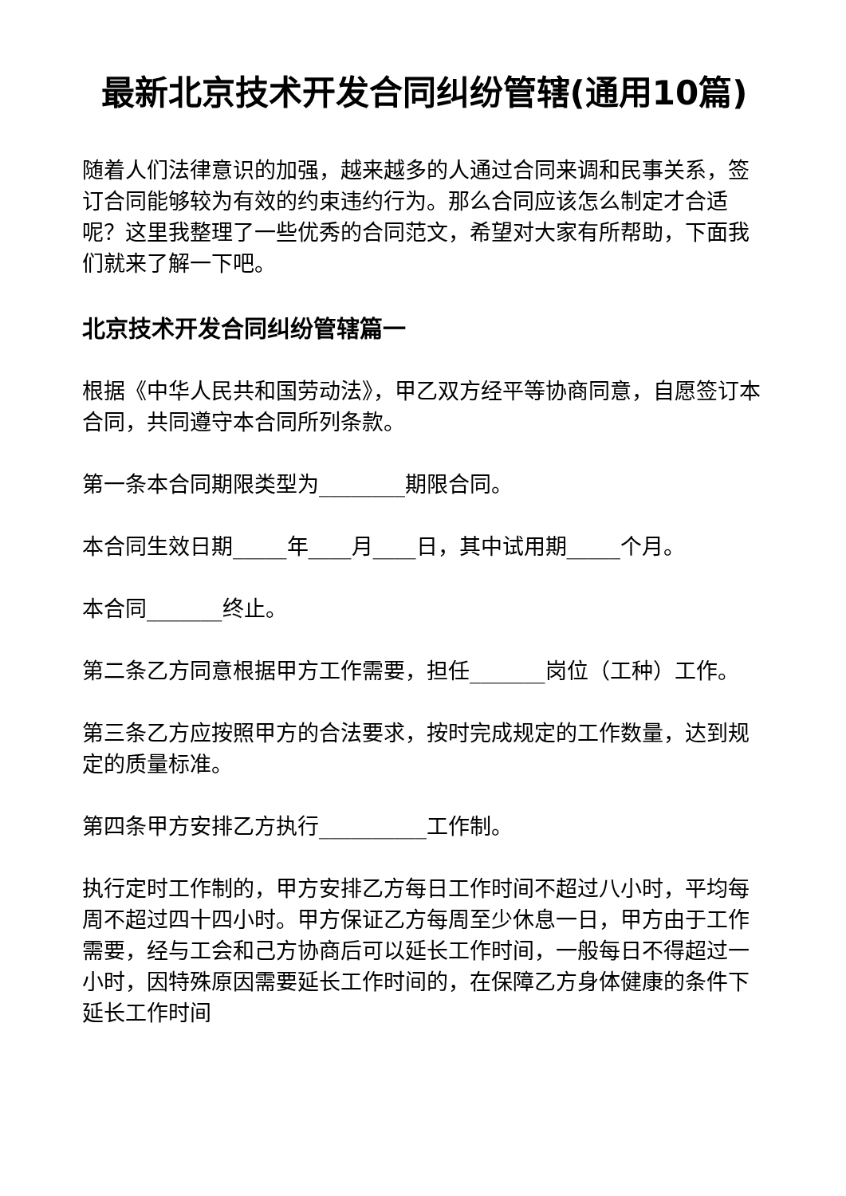最新北京技术开发合同纠纷管辖(通用10篇)
随着人们法律意识的加强，越来越多的人通过合同来调和民事关系，签订合同能够较为有效的约束违约行为。那么合同应该怎么制定才合适呢？这里我整理了一些优秀的合同范文，希望对大家有所帮助，下面我们就来了解一下吧。
北京技术开发合同纠纷管辖篇一
根据《中华人民共和国劳动法》，甲乙双方经平等协商同意，自愿签订本合同，共同遵守本合同所列条款。
第一条本合同期限类型为________期限合同。
本合同生效日期_____年____月____日，其中试用期_____个月。
本合同_______终止。
第二条乙方同意根据甲方工作需要，担任_______岗位（工种）工作。
第三条乙方应按照甲方的合法要求，按时完成规定的工作数量，达到规定的质量标准。
第四条甲方安排乙方执行__________工作制。
执行定时工作制的，甲方安排乙方每日工作时间不超过八小时，平均每周不超过四十四小时。甲方保证乙方每周至少休息一日，甲方由于工作需要，经与工会和己方协商后可以延长工作时间，一般每日不得超过一小时，因特殊原因需要延长工作时间的，在保障乙方身体健康的条件下延长工作时间